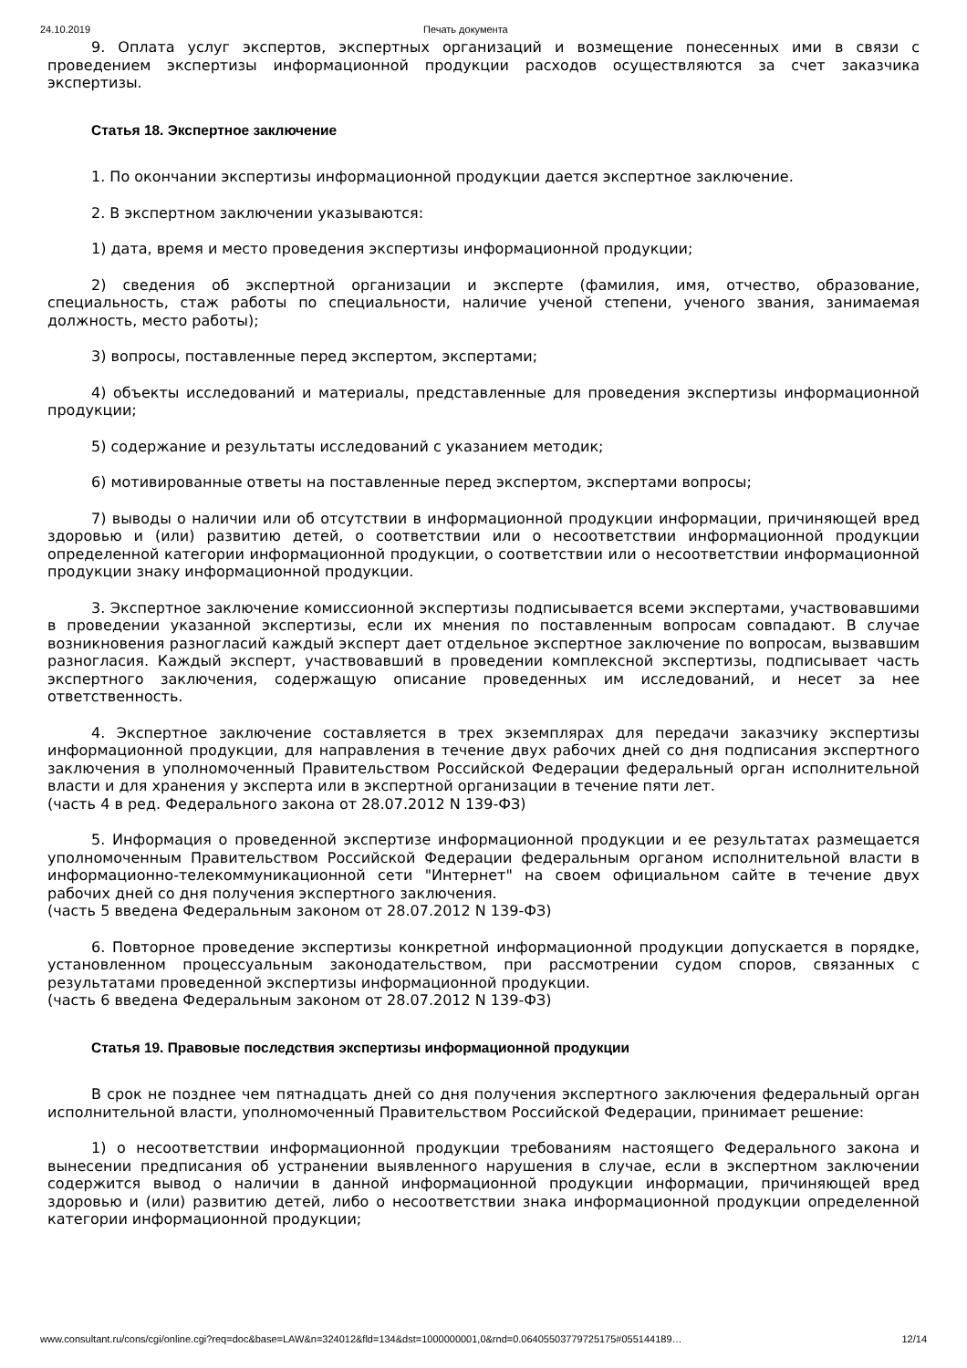24.10.2019 Печать документа
9. Оплата услуг экспертов, экспертных организаций и возмещение понесенных ими в связи с проведением экспертизы информационной продукции расходов осуществляются за счет заказчика экспертизы.
Статья 18. Экспертное заключение
1. По окончании экспертизы информационной продукции дается экспертное заключение.
2. В экспертном заключении указываются:
1) дата, время и место проведения экспертизы информационной продукции;
2) сведения об экспертной организации и эксперте (фамилия, имя, отчество, образование, специальность, стаж работы по специальности, наличие ученой степени, ученого звания, занимаемая должность, место работы);
3) вопросы, поставленные перед экспертом, экспертами;
4) объекты исследований и материалы, представленные для проведения экспертизы информационной продукции;
5) содержание и результаты исследований с указанием методик;
6) мотивированные ответы на поставленные перед экспертом, экспертами вопросы;
7) выводы о наличии или об отсутствии в информационной продукции информации, причиняющей вред здоровью и (или) развитию детей, о соответствии или о несоответствии информационной продукции определенной категории информационной продукции, о соответствии или о несоответствии информационной продукции знаку информационной продукции.
3. Экспертное заключение комиссионной экспертизы подписывается всеми экспертами, участвовавшими в проведении указанной экспертизы, если их мнения по поставленным вопросам совпадают. В случае возникновения разногласий каждый эксперт дает отдельное экспертное заключение по вопросам, вызвавшим разногласия. Каждый эксперт, участвовавший в проведении комплексной экспертизы, подписывает часть экспертного заключения, содержащую описание проведенных им исследований, и несет за нее ответственность.
4. Экспертное заключение составляется в трех экземплярах для передачи заказчику экспертизы информационной продукции, для направления в течение двух рабочих дней со дня подписания экспертного заключения в уполномоченный Правительством Российской Федерации федеральный орган исполнительной власти и для хранения у эксперта или в экспертной организации в течение пяти лет.
(часть 4 в ред. Федерального закона от 28.07.2012 N 139-ФЗ)
5. Информация о проведенной экспертизе информационной продукции и ее результатах размещается уполномоченным Правительством Российской Федерации федеральным органом исполнительной власти в информационно-телекоммуникационной сети "Интернет" на своем официальном сайте в течение двух рабочих дней со дня получения экспертного заключения.
(часть 5 введена Федеральным законом от 28.07.2012 N 139-ФЗ)
6. Повторное проведение экспертизы конкретной информационной продукции допускается в порядке, установленном процессуальным законодательством, при рассмотрении судом споров, связанных с результатами проведенной экспертизы информационной продукции.
(часть 6 введена Федеральным законом от 28.07.2012 N 139-ФЗ)
Статья 19. Правовые последствия экспертизы информационной продукции
В срок не позднее чем пятнадцать дней со дня получения экспертного заключения федеральный орган исполнительной власти, уполномоченный Правительством Российской Федерации, принимает решение:
1) о несоответствии информационной продукции требованиям настоящего Федерального закона и вынесении предписания об устранении выявленного нарушения в случае, если в экспертном заключении содержится вывод о наличии в данной информационной продукции информации, причиняющей вред здоровью и (или) развитию детей, либо о несоответствии знака информационной продукции определенной категории информационной продукции;
www.consultant.ru/cons/cgi/online.cgi?req=doc&base=LAW&n=324012&fld=134&dst=1000000001,0&rnd=0.06405503779725175#055144189… 12/14